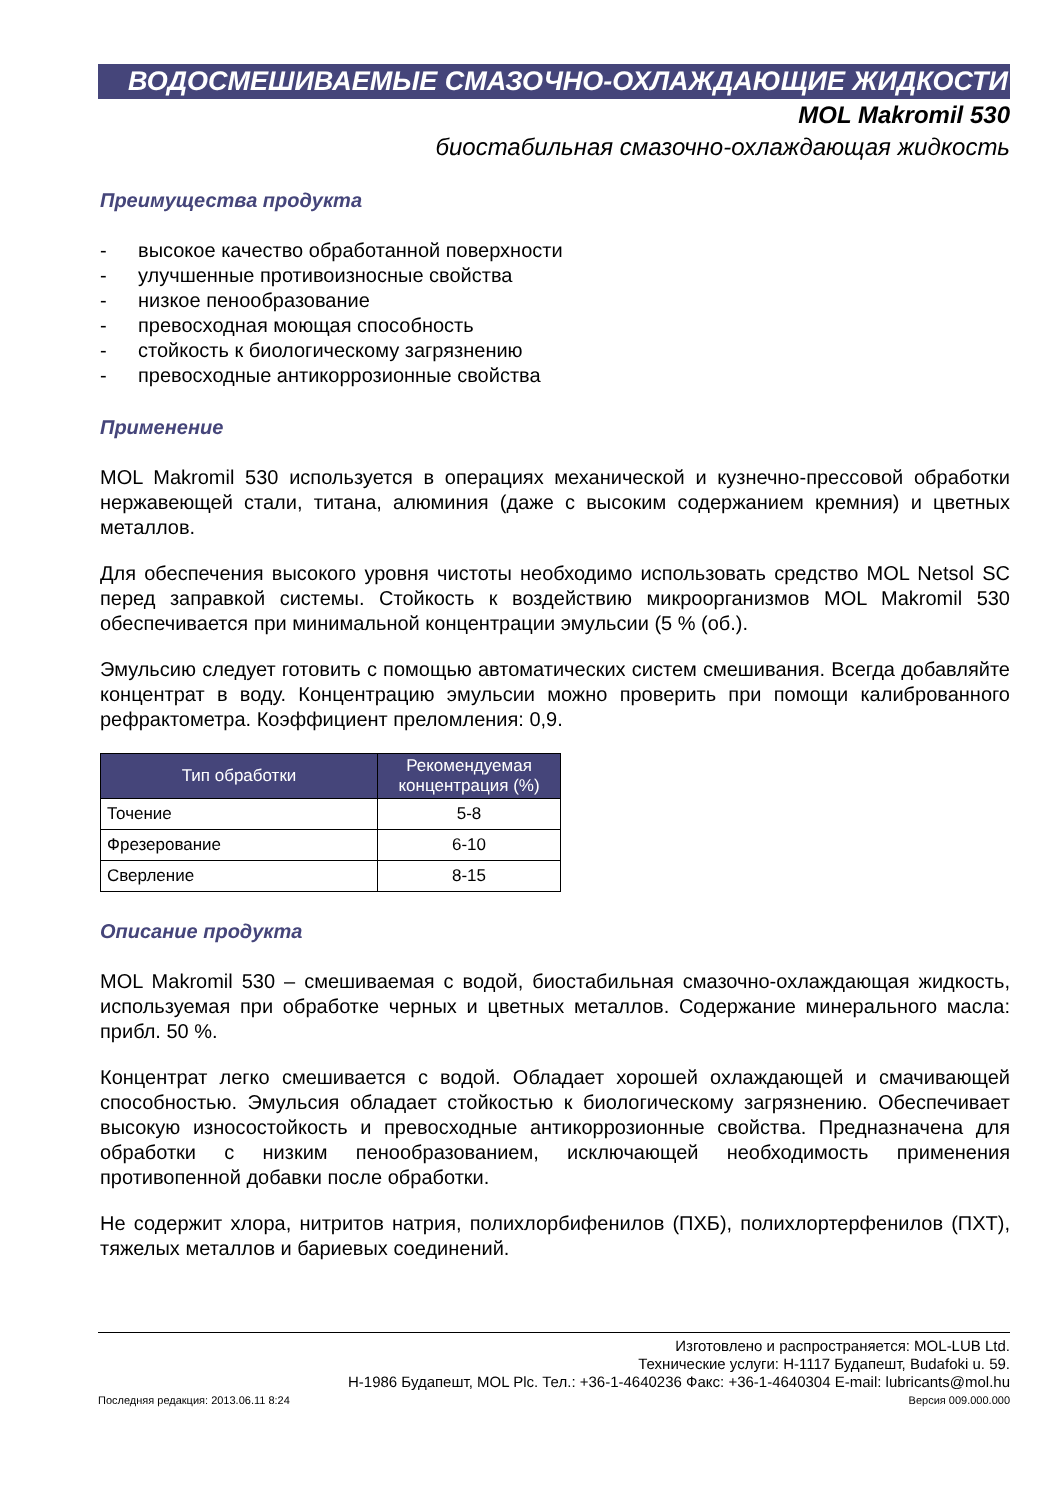ВОДОСМЕШИВАЕМЫЕ СМАЗОЧНО-ОХЛАЖДАЮЩИЕ ЖИДКОСТИ
MOL Makromil 530
биостабильная смазочно-охлаждающая жидкость
Преимущества продукта
- высокое качество обработанной поверхности
- улучшенные противоизносные свойства
- низкое пенообразование
- превосходная моющая способность
- стойкость к биологическому загрязнению
- превосходные антикоррозионные свойства
Применение
MOL Makromil 530 используется в операциях механической и кузнечно-прессовой обработки нержавеющей стали, титана, алюминия (даже с высоким содержанием кремния) и цветных металлов.
Для обеспечения высокого уровня чистоты необходимо использовать средство MOL Netsol SC перед заправкой системы. Стойкость к воздействию микроорганизмов MOL Makromil 530 обеспечивается при минимальной концентрации эмульсии (5 % (об.).
Эмульсию следует готовить с помощью автоматических систем смешивания. Всегда добавляйте концентрат в воду. Концентрацию эмульсии можно проверить при помощи калиброванного рефрактометра. Коэффициент преломления: 0,9.
| Тип обработки | Рекомендуемая концентрация (%) |
| --- | --- |
| Точение | 5-8 |
| Фрезерование | 6-10 |
| Сверление | 8-15 |
Описание продукта
MOL Makromil 530 – смешиваемая с водой, биостабильная смазочно-охлаждающая жидкость, используемая при обработке черных и цветных металлов. Содержание минерального масла: прибл. 50 %.
Концентрат легко смешивается с водой. Обладает хорошей охлаждающей и смачивающей способностью. Эмульсия обладает стойкостью к биологическому загрязнению. Обеспечивает высокую износостойкость и превосходные антикоррозионные свойства. Предназначена для обработки с низким пенообразованием, исключающей необходимость применения противопенной добавки после обработки.
Не содержит хлора, нитритов натрия, полихлорбифенилов (ПХБ), полихлортерфенилов (ПХТ), тяжелых металлов и бариевых соединений.
Изготовлено и распространяется: MOL-LUB Ltd.
Технические услуги: H-1117 Будапешт, Budafoki u. 59.
H-1986 Будапешт, MOL Plc. Тел.: +36-1-4640236 Факс: +36-1-4640304 E-mail: lubricants@mol.hu
Последняя редакция: 2013.06.11 8:24 Версия 009.000.000